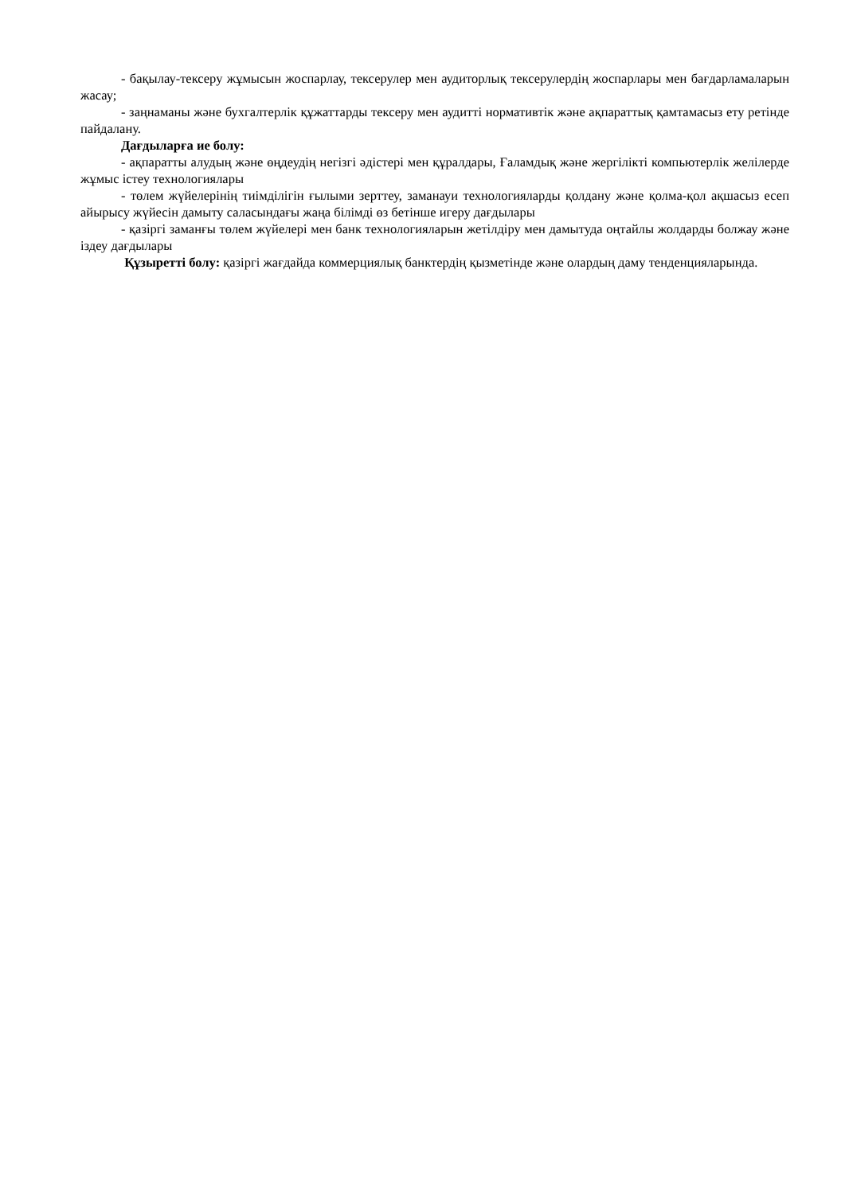- бақылау-тексеру жұмысын жоспарлау, тексерулер мен аудиторлық тексерулердің жоспарлары мен бағдарламаларын жасау;
- заңнаманы және бухгалтерлік құжаттарды тексеру мен аудитті нормативтік және ақпараттық қамтамасыз ету ретінде пайдалану.
Дағдыларға ие болу:
- ақпаратты алудың және өңдеудің негізгі әдістері мен құралдары, Ғаламдық және жергілікті компьютерлік желілерде жұмыс істеу технологиялары
- төлем жүйелерінің тиімділігін ғылыми зерттеу, заманауи технологияларды қолдану және қолма-қол ақшасыз есеп айырысу жүйесін дамыту саласындағы жаңа білімді өз бетінше игеру дағдылары
- қазіргі заманғы төлем жүйелері мен банк технологияларын жетілдіру мен дамытуда оңтайлы жолдарды болжау және іздеу дағдылары
Құзыретті болу: қазіргі жағдайда коммерциялық банктердің қызметінде және олардың даму тенденцияларында.